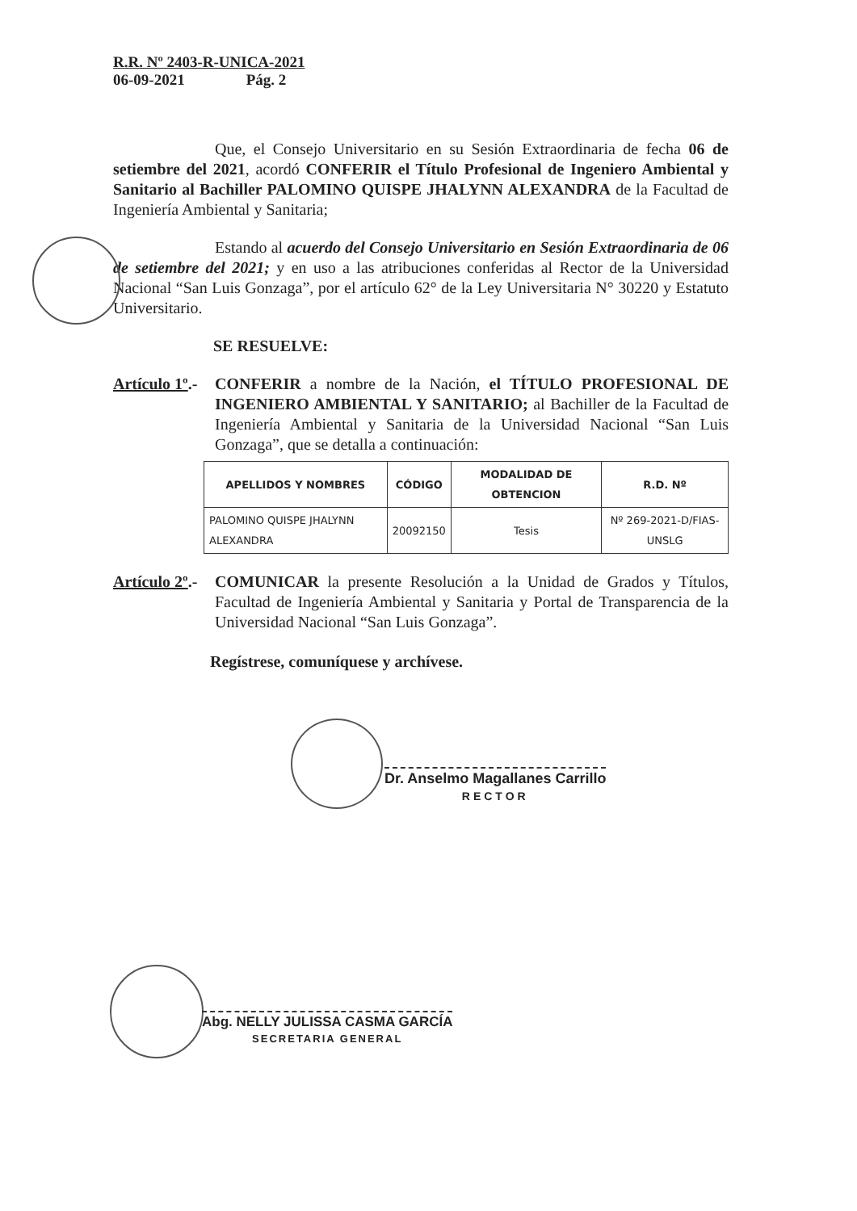R.R. Nº 2403-R-UNICA-2021
06-09-2021 Pág. 2
Que, el Consejo Universitario en su Sesión Extraordinaria de fecha 06 de setiembre del 2021, acordó CONFERIR el Título Profesional de Ingeniero Ambiental y Sanitario al Bachiller PALOMINO QUISPE JHALYNN ALEXANDRA de la Facultad de Ingeniería Ambiental y Sanitaria;
Estando al acuerdo del Consejo Universitario en Sesión Extraordinaria de 06 de setiembre del 2021; y en uso a las atribuciones conferidas al Rector de la Universidad Nacional “San Luis Gonzaga”, por el artículo 62° de la Ley Universitaria N° 30220 y Estatuto Universitario.
SE RESUELVE:
Artículo 1º.-
CONFERIR a nombre de la Nación, el TÍTULO PROFESIONAL DE INGENIERO AMBIENTAL Y SANITARIO; al Bachiller de la Facultad de Ingeniería Ambiental y Sanitaria de la Universidad Nacional “San Luis Gonzaga”, que se detalla a continuación:
| APELLIDOS Y NOMBRES | CÓDIGO | MODALIDAD DE OBTENCION | R.D. Nº |
| --- | --- | --- | --- |
| PALOMINO QUISPE JHALYNN ALEXANDRA | 20092150 | Tesis | Nº 269-2021-D/FIAS-UNSLG |
Artículo 2º.-
COMUNICAR la presente Resolución a la Unidad de Grados y Títulos, Facultad de Ingeniería Ambiental y Sanitaria y Portal de Transparencia de la Universidad Nacional “San Luis Gonzaga”.
Regístrese, comuníquese y archívese.
Dr. Anselmo Magallanes Carrillo
RECTOR
Abg. NELLY JULISSA CASMA GARCÍA
SECRETARIA GENERAL